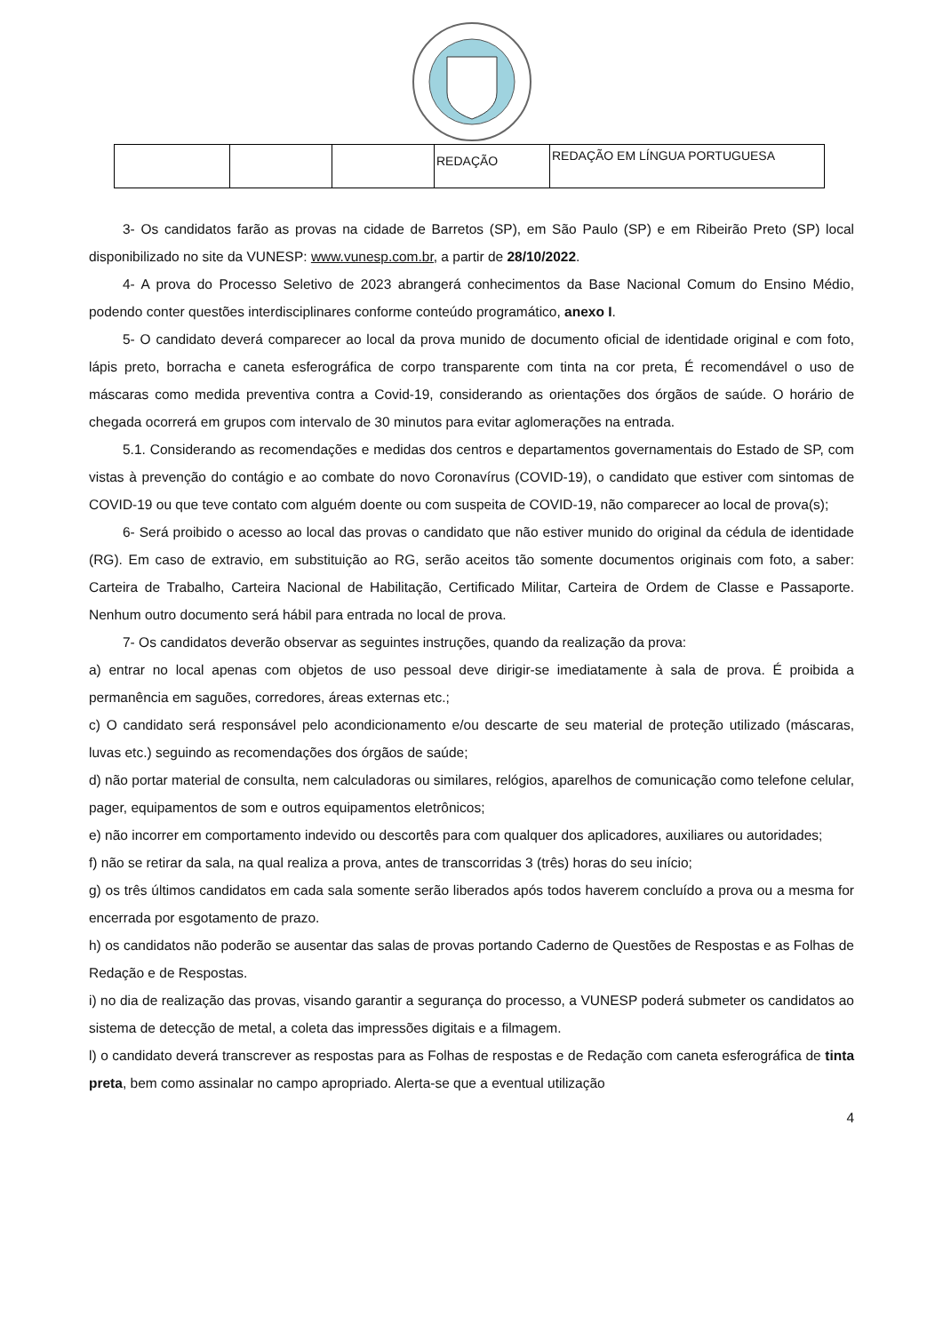| | | | REDAÇÃO | REDAÇÃO EM LÍNGUA PORTUGUESA |
3- Os candidatos farão as provas na cidade de Barretos (SP), em São Paulo (SP) e em Ribeirão Preto (SP) local disponibilizado no site da VUNESP: www.vunesp.com.br, a partir de 28/10/2022.
4- A prova do Processo Seletivo de 2023 abrangerá conhecimentos da Base Nacional Comum do Ensino Médio, podendo conter questões interdisciplinares conforme conteúdo programático, anexo I.
5- O candidato deverá comparecer ao local da prova munido de documento oficial de identidade original e com foto, lápis preto, borracha e caneta esferográfica de corpo transparente com tinta na cor preta, É recomendável o uso de máscaras como medida preventiva contra a Covid-19, considerando as orientações dos órgãos de saúde. O horário de chegada ocorrerá em grupos com intervalo de 30 minutos para evitar aglomerações na entrada.
5.1. Considerando as recomendações e medidas dos centros e departamentos governamentais do Estado de SP, com vistas à prevenção do contágio e ao combate do novo Coronavírus (COVID-19), o candidato que estiver com sintomas de COVID-19 ou que teve contato com alguém doente ou com suspeita de COVID-19, não comparecer ao local de prova(s);
6- Será proibido o acesso ao local das provas o candidato que não estiver munido do original da cédula de identidade (RG). Em caso de extravio, em substituição ao RG, serão aceitos tão somente documentos originais com foto, a saber: Carteira de Trabalho, Carteira Nacional de Habilitação, Certificado Militar, Carteira de Ordem de Classe e Passaporte. Nenhum outro documento será hábil para entrada no local de prova.
7- Os candidatos deverão observar as seguintes instruções, quando da realização da prova:
a) entrar no local apenas com objetos de uso pessoal deve dirigir-se imediatamente à sala de prova. É proibida a permanência em saguões, corredores, áreas externas etc.;
c) O candidato será responsável pelo acondicionamento e/ou descarte de seu material de proteção utilizado (máscaras, luvas etc.) seguindo as recomendações dos órgãos de saúde;
d) não portar material de consulta, nem calculadoras ou similares, relógios, aparelhos de comunicação como telefone celular, pager, equipamentos de som e outros equipamentos eletrônicos;
e) não incorrer em comportamento indevido ou descortês para com qualquer dos aplicadores, auxiliares ou autoridades;
f) não se retirar da sala, na qual realiza a prova, antes de transcorridas 3 (três) horas do seu início;
g) os três últimos candidatos em cada sala somente serão liberados após todos haverem concluído a prova ou a mesma for encerrada por esgotamento de prazo.
h) os candidatos não poderão se ausentar das salas de provas portando Caderno de Questões de Respostas e as Folhas de Redação e de Respostas.
i) no dia de realização das provas, visando garantir a segurança do processo, a VUNESP poderá submeter os candidatos ao sistema de detecção de metal, a coleta das impressões digitais e a filmagem.
l) o candidato deverá transcrever as respostas para as Folhas de respostas e de Redação com caneta esferográfica de tinta preta, bem como assinalar no campo apropriado. Alerta-se que a eventual utilização
4